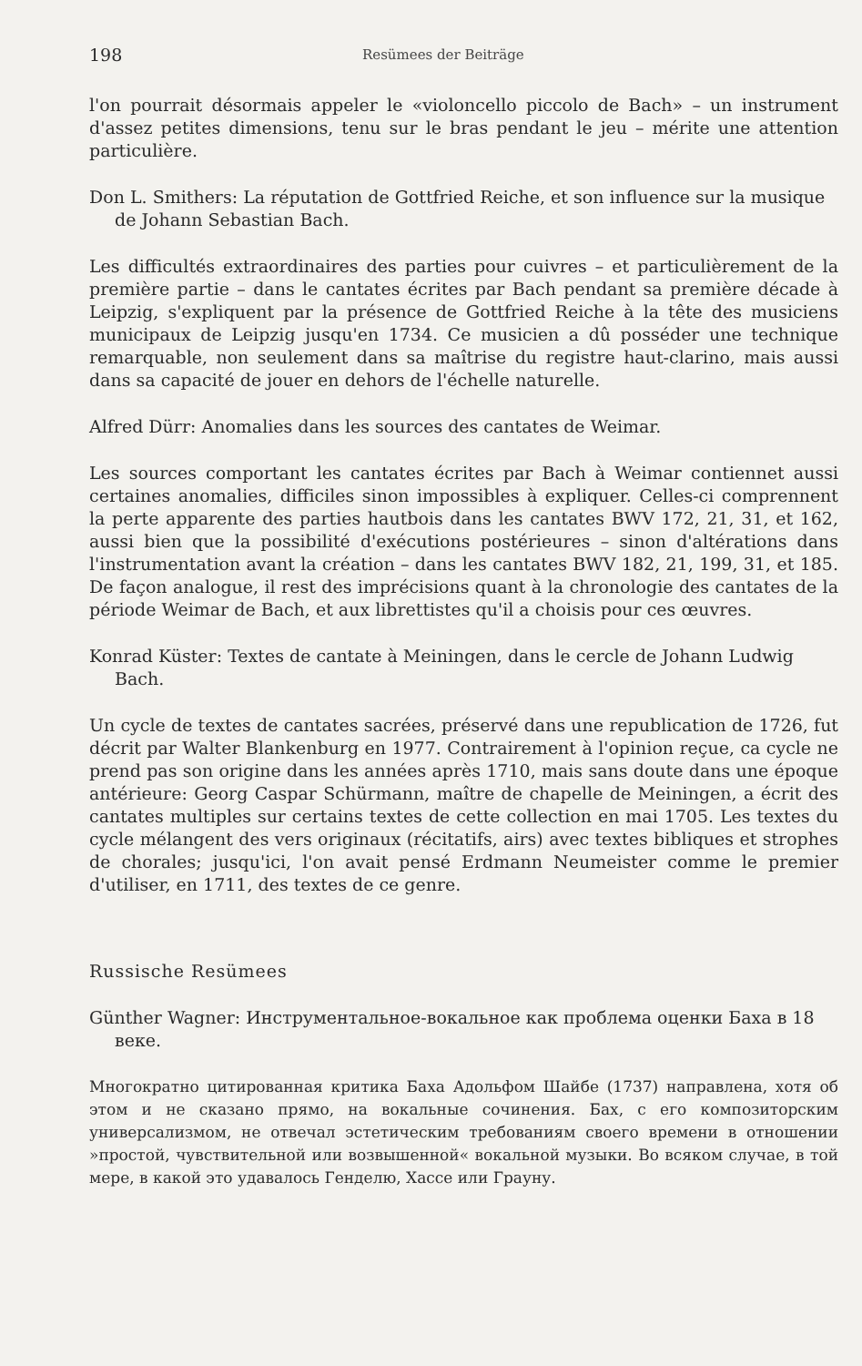198 Resümees der Beiträge
l'on pourrait désormais appeler le «violoncello piccolo de Bach» – un instrument d'assez petites dimensions, tenu sur le bras pendant le jeu – mérite une attention particulière.
Don L. Smithers: La réputation de Gottfried Reiche, et son influence sur la musique de Johann Sebastian Bach.
Les difficultés extraordinaires des parties pour cuivres – et particulièrement de la première partie – dans le cantates écrites par Bach pendant sa première décade à Leipzig, s'expliquent par la présence de Gottfried Reiche à la tête des musiciens municipaux de Leipzig jusqu'en 1734. Ce musicien a dû posséder une technique remarquable, non seulement dans sa maîtrise du registre haut-clarino, mais aussi dans sa capacité de jouer en dehors de l'échelle naturelle.
Alfred Dürr: Anomalies dans les sources des cantates de Weimar.
Les sources comportant les cantates écrites par Bach à Weimar contiennet aussi certaines anomalies, difficiles sinon impossibles à expliquer. Celles-ci comprennent la perte apparente des parties hautbois dans les cantates BWV 172, 21, 31, et 162, aussi bien que la possibilité d'exécutions postérieures – sinon d'altérations dans l'instrumentation avant la création – dans les cantates BWV 182, 21, 199, 31, et 185. De façon analogue, il rest des imprécisions quant à la chronologie des cantates de la période Weimar de Bach, et aux librettistes qu'il a choisis pour ces œuvres.
Konrad Küster: Textes de cantate à Meiningen, dans le cercle de Johann Ludwig Bach.
Un cycle de textes de cantates sacrées, préservé dans une republication de 1726, fut décrit par Walter Blankenburg en 1977. Contrairement à l'opinion reçue, ca cycle ne prend pas son origine dans les années après 1710, mais sans doute dans une époque antérieure: Georg Caspar Schürmann, maître de chapelle de Meiningen, a écrit des cantates multiples sur certains textes de cette collection en mai 1705. Les textes du cycle mélangent des vers originaux (récitatifs, airs) avec textes bibliques et strophes de chorales; jusqu'ici, l'on avait pensé Erdmann Neumeister comme le premier d'utiliser, en 1711, des textes de ce genre.
Russische Resümees
Günther Wagner: Инструментальное-вокальное как проблема оценки Баха в 18 веке.
Многократно цитированная критика Баха Адольфом Шайбе (1737) направлена, хотя об этом и не сказано прямо, на вокальные сочинения. Бах, с его композиторским универсализмом, не отвечал эстетическим требованиям своего времени в отношении »простой, чувствительной или возвышенной« вокальной музыки. Во всяком случае, в той мере, в какой это удавалось Генделю, Хассе или Грауну.